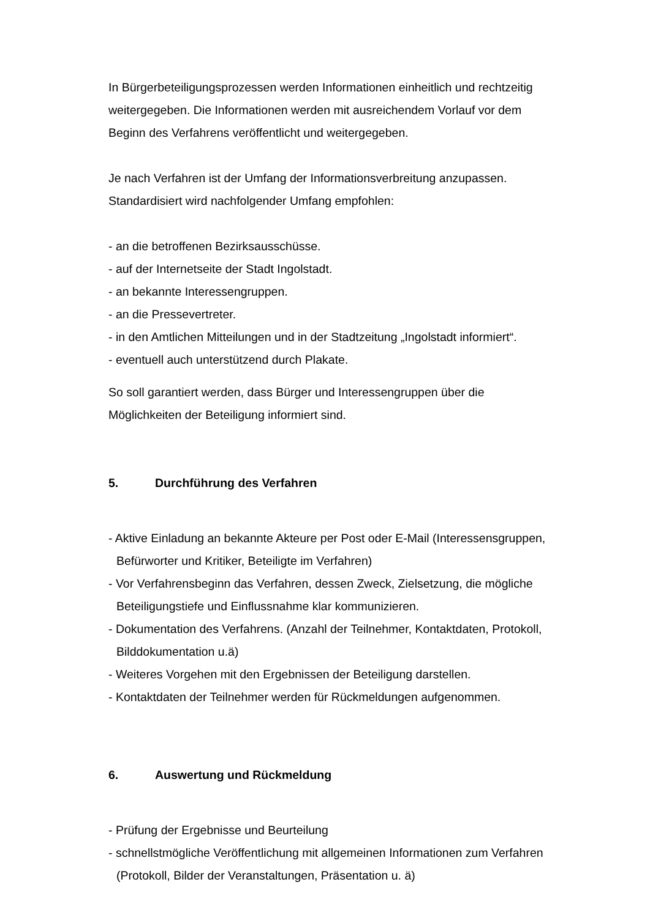In Bürgerbeteiligungsprozessen werden Informationen einheitlich und rechtzeitig weitergegeben. Die Informationen werden mit ausreichendem Vorlauf vor dem Beginn des Verfahrens veröffentlicht und weitergegeben.
Je nach Verfahren ist der Umfang der Informationsverbreitung anzupassen. Standardisiert wird nachfolgender Umfang empfohlen:
- an die betroffenen Bezirksausschüsse.
- auf der Internetseite der Stadt Ingolstadt.
- an bekannte Interessengruppen.
- an die Pressevertreter.
- in den Amtlichen Mitteilungen und in der Stadtzeitung „Ingolstadt informiert“.
- eventuell auch unterstützend durch Plakate.
So soll garantiert werden, dass Bürger und Interessengruppen über die Möglichkeiten der Beteiligung informiert sind.
5. Durchführung des Verfahren
- Aktive Einladung an bekannte Akteure per Post oder E-Mail (Interessensgruppen, Befürworter und Kritiker, Beteiligte im Verfahren)
- Vor Verfahrensbeginn das Verfahren, dessen Zweck, Zielsetzung, die mögliche Beteiligungstiefe und Einflussnahme klar kommunizieren.
- Dokumentation des Verfahrens. (Anzahl der Teilnehmer, Kontaktdaten, Protokoll, Bilddokumentation u.ä)
- Weiteres Vorgehen mit den Ergebnissen der Beteiligung darstellen.
- Kontaktdaten der Teilnehmer werden für Rückmeldungen aufgenommen.
6. Auswertung und Rückmeldung
- Prüfung der Ergebnisse und Beurteilung
- schnellstmögliche Veröffentlichung mit allgemeinen Informationen zum Verfahren (Protokoll, Bilder der Veranstaltungen, Präsentation u. ä)